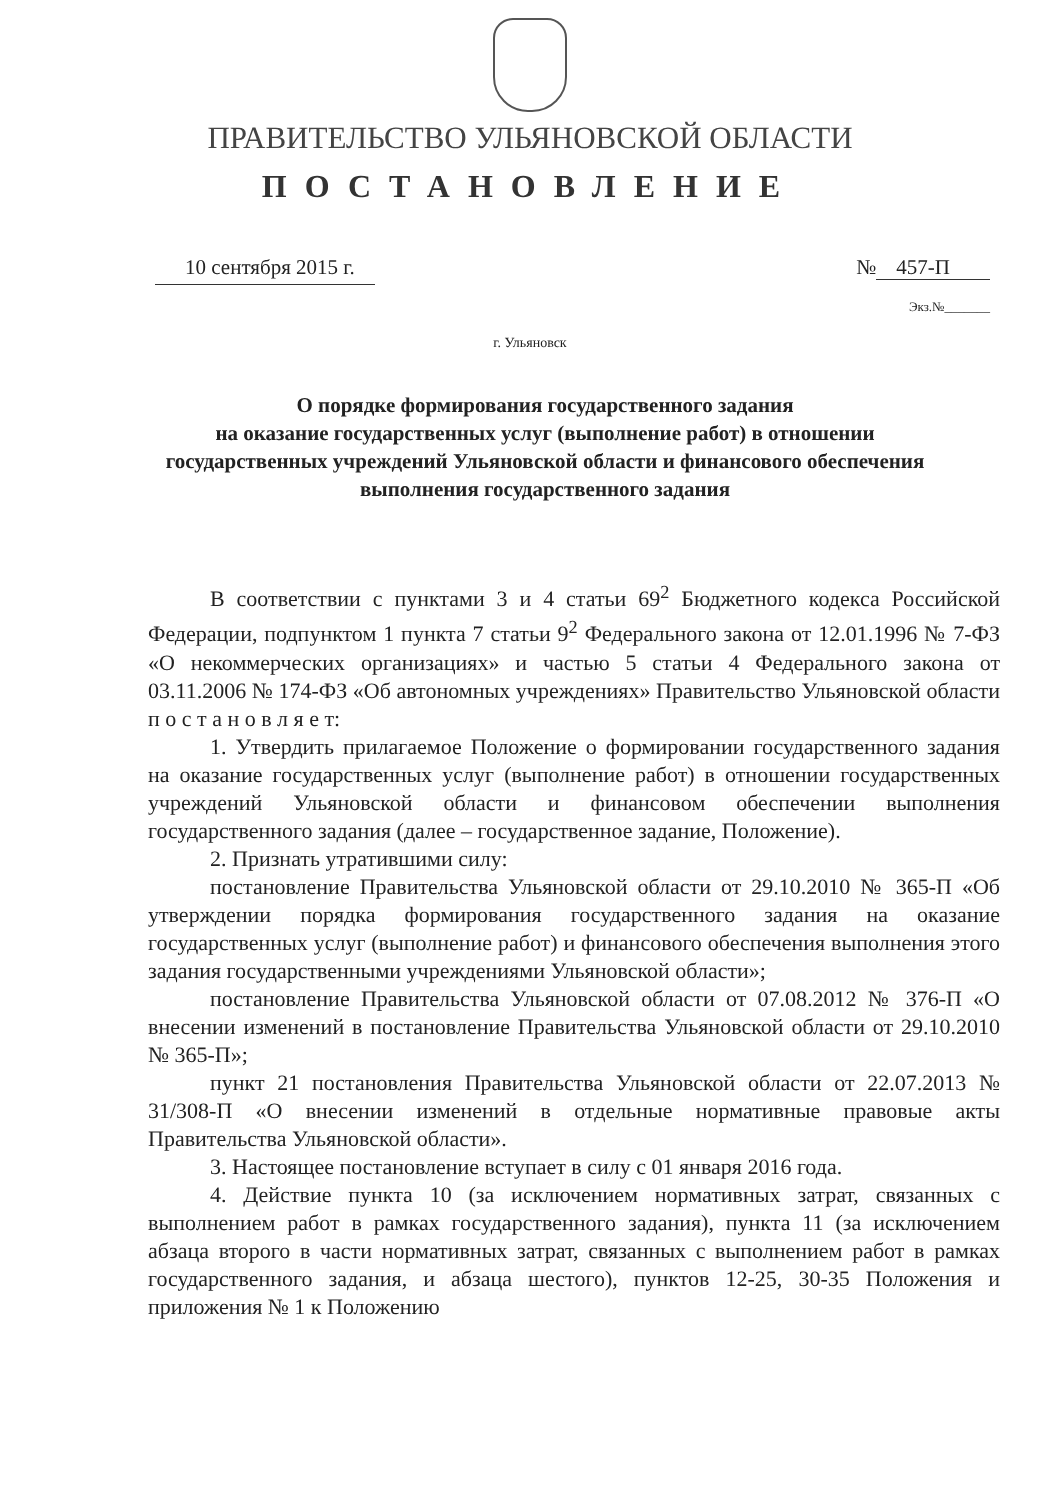ПРАВИТЕЛЬСТВО УЛЬЯНОВСКОЙ ОБЛАСТИ
ПОСТАНОВЛЕНИЕ
10 сентября 2015 г. № 457-П
Экз.№_______
г. Ульяновск
О порядке формирования государственного задания
на оказание государственных услуг (выполнение работ) в отношении государственных учреждений Ульяновской области и финансового обеспечения выполнения государственного задания
В соответствии с пунктами 3 и 4 статьи 69<sup>2</sup> Бюджетного кодекса Российской Федерации, подпунктом 1 пункта 7 статьи 9<sup>2</sup> Федерального закона от 12.01.1996 № 7-ФЗ «О некоммерческих организациях» и частью 5 статьи 4 Федерального закона от 03.11.2006 № 174-ФЗ «Об автономных учреждениях» Правительство Ульяновской области п о с т а н о в л я е т:
1. Утвердить прилагаемое Положение о формировании государственного задания на оказание государственных услуг (выполнение работ) в отношении государственных учреждений Ульяновской области и финансовом обеспечении выполнения государственного задания (далее – государственное задание, Положение).
2. Признать утратившими силу:
постановление Правительства Ульяновской области от 29.10.2010 № 365-П «Об утверждении порядка формирования государственного задания на оказание государственных услуг (выполнение работ) и финансового обеспечения выполнения этого задания государственными учреждениями Ульяновской области»;
постановление Правительства Ульяновской области от 07.08.2012 № 376-П «О внесении изменений в постановление Правительства Ульяновской области от 29.10.2010 № 365-П»;
пункт 21 постановления Правительства Ульяновской области от 22.07.2013 № 31/308-П «О внесении изменений в отдельные нормативные правовые акты Правительства Ульяновской области».
3. Настоящее постановление вступает в силу с 01 января 2016 года.
4. Действие пункта 10 (за исключением нормативных затрат, связанных с выполнением работ в рамках государственного задания), пункта 11 (за исключением абзаца второго в части нормативных затрат, связанных с выполнением работ в рамках государственного задания, и абзаца шестого), пунктов 12-25, 30-35 Положения и приложения № 1 к Положению